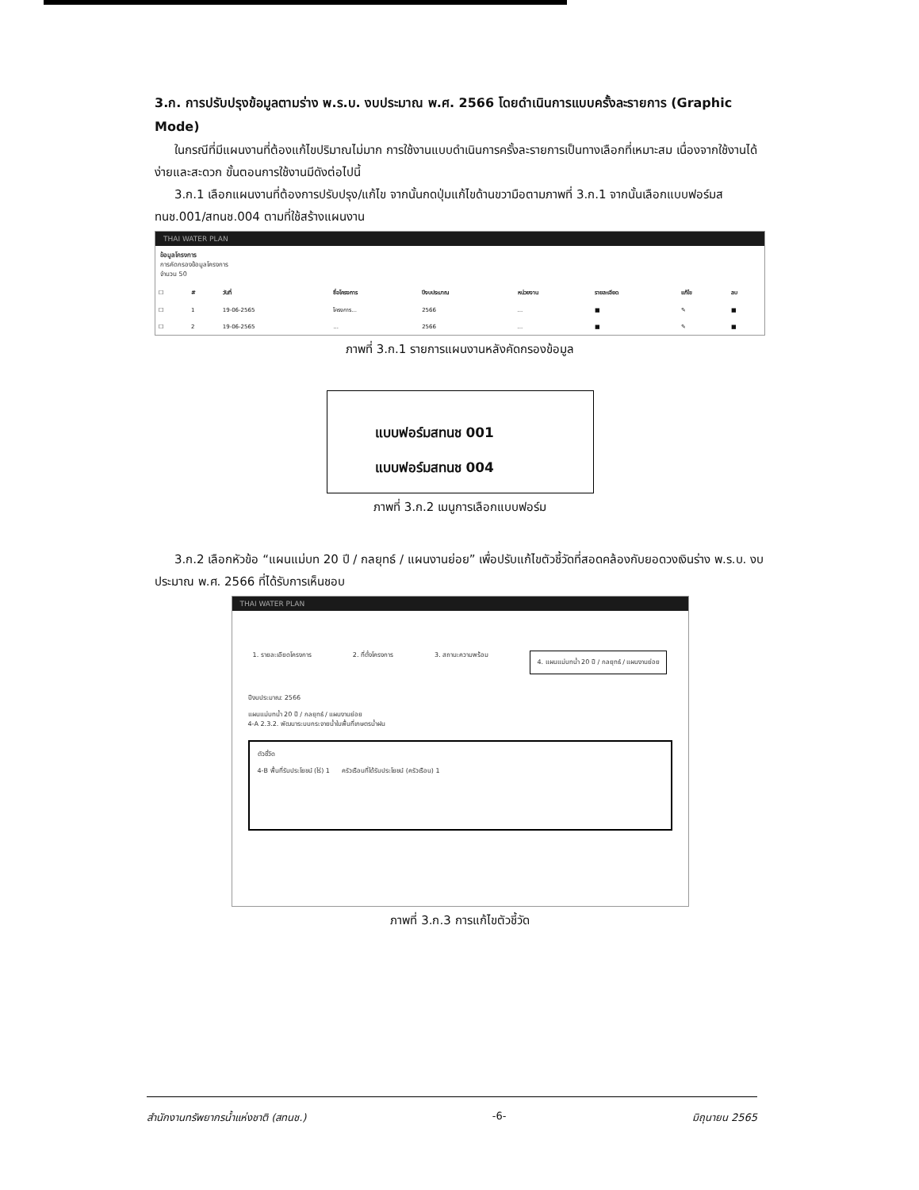3.ก. การปรับปรุงข้อมูลตามร่าง พ.ร.บ. งบประมาณ พ.ศ. 2566 โดยดำเนินการแบบครั้งละรายการ (Graphic Mode)
ในกรณีที่มีแผนงานที่ต้องแก้ไขปริมาณไม่มาก การใช้งานแบบดำเนินการครั้งละรายการเป็นทางเลือกที่เหมาะสม เนื่องจากใช้งานได้ง่ายและสะดวก ขั้นตอนการใช้งานมีดังต่อไปนี้
3.ก.1 เลือกแผนงานที่ต้องการปรับปรุง/แก้ไข จากนั้นกดปุ่มแก้ไขด้านขวามือตามภาพที่ 3.ก.1 จากนั้นเลือกแบบฟอร์มสทนช.001/สทนช.004 ตามที่ใช้สร้างแผนงาน
THAI WATER PLAN
ข้อมูลโครงการ
การคัดกรองข้อมูลโครงการ
จำนวน 50
| ☐ | # | วันที่ | ชื่อโครงการ | ปีงบประมาณ | หน่วยงาน | รายละเอียด | แก้ไข | ลบ |
| --- | --- | --- | --- | --- | --- | --- | --- | --- |
| ☐ | 1 | 19-06-2565 | โครงการ... | 2566 | ... | ■ | ✎ | ■ |
| ☐ | 2 | 19-06-2565 | ... | 2566 | ... | ■ | ✎ | ■ |
ภาพที่ 3.ก.1 รายการแผนงานหลังคัดกรองข้อมูล
แบบฟอร์มสทนช 001
แบบฟอร์มสทนช 004
ภาพที่ 3.ก.2 เมนูการเลือกแบบฟอร์ม
3.ก.2 เลือกหัวข้อ “แผนแม่บท 20 ปี / กลยุทธ์ / แผนงานย่อย” เพื่อปรับแก้ไขตัวชี้วัดที่สอดคล้องกับยอดวงเงินร่าง พ.ร.บ. งบประมาณ พ.ศ. 2566 ที่ได้รับการเห็นชอบ
THAI WATER PLAN
1. รายละเอียดโครงการ 2. ที่ตั้งโครงการ 3. สถานะความพร้อม 4. แผนแม่บทน้ำ 20 ปี / กลยุทธ์ / แผนงานย่อย
ปีงบประมาณ: 2566
แผนแม่บทน้ำ 20 ปี / กลยุทธ์ / แผนงานย่อย
4-A 2.3.2. พัฒนาระบบกระจายน้ำในพื้นที่เกษตรน้ำฝน
ตัวชี้วัด
4-B พื้นที่รับประโยชน์ (ไร่) 1 ครัวเรือนที่ได้รับประโยชน์ (ครัวเรือน) 1
ภาพที่ 3.ก.3 การแก้ไขตัวชี้วัด
สำนักงานทรัพยากรน้ำแห่งชาติ (สทนช.) -6- มิถุนายน 2565